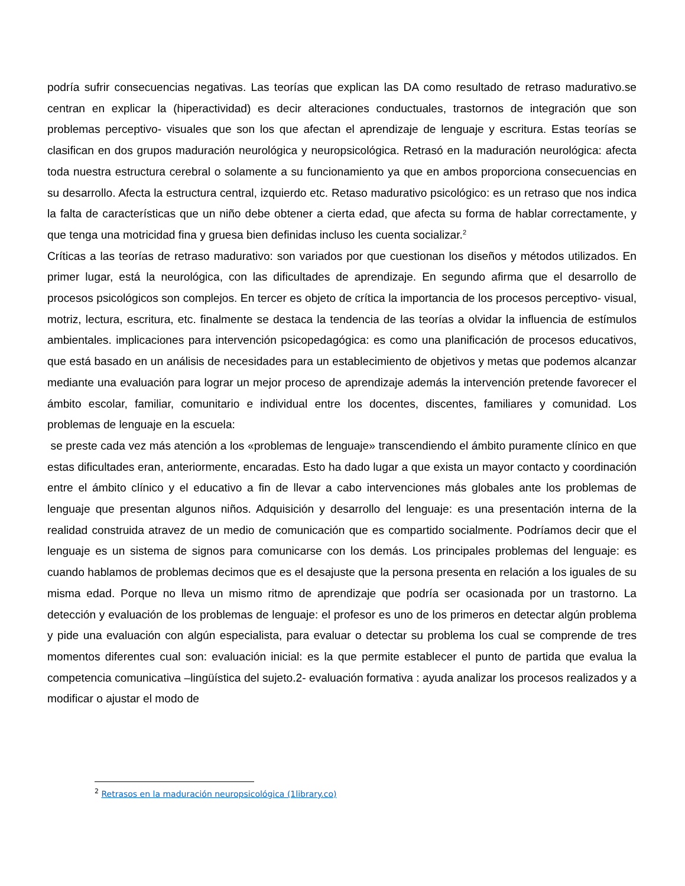podría sufrir consecuencias negativas. Las teorías que explican las DA como resultado de retraso madurativo.se centran en explicar la (hiperactividad) es decir alteraciones conductuales, trastornos de integración que son problemas perceptivo- visuales que son los que afectan el aprendizaje de lenguaje y escritura. Estas teorías se clasifican en dos grupos maduración neurológica y neuropsicológica. Retrasó en la maduración neurológica: afecta toda nuestra estructura cerebral o solamente a su funcionamiento ya que en ambos proporciona consecuencias en su desarrollo. Afecta la estructura central, izquierdo etc. Retaso madurativo psicológico: es un retraso que nos indica la falta de características que un niño debe obtener a cierta edad, que afecta su forma de hablar correctamente, y que tenga una motricidad fina y gruesa bien definidas incluso les cuenta socializar.<sup>2</sup>
Críticas a las teorías de retraso madurativo: son variados por que cuestionan los diseños y métodos utilizados. En primer lugar, está la neurológica, con las dificultades de aprendizaje. En segundo afirma que el desarrollo de procesos psicológicos son complejos. En tercer es objeto de crítica la importancia de los procesos perceptivo- visual, motriz, lectura, escritura, etc. finalmente se destaca la tendencia de las teorías a olvidar la influencia de estímulos ambientales. implicaciones para intervención psicopedagógica: es como una planificación de procesos educativos, que está basado en un análisis de necesidades para un establecimiento de objetivos y metas que podemos alcanzar mediante una evaluación para lograr un mejor proceso de aprendizaje además la intervención pretende favorecer el ámbito escolar, familiar, comunitario e individual entre los docentes, discentes, familiares y comunidad. Los problemas de lenguaje en la escuela:
se preste cada vez más atención a los «problemas de lenguaje» transcendiendo el ámbito puramente clínico en que estas dificultades eran, anteriormente, encaradas. Esto ha dado lugar a que exista un mayor contacto y coordinación entre el ámbito clínico y el educativo a fin de llevar a cabo intervenciones más globales ante los problemas de lenguaje que presentan algunos niños. Adquisición y desarrollo del lenguaje: es una presentación interna de la realidad construida atravez de un medio de comunicación que es compartido socialmente. Podríamos decir que el lenguaje es un sistema de signos para comunicarse con los demás. Los principales problemas del lenguaje: es cuando hablamos de problemas decimos que es el desajuste que la persona presenta en relación a los iguales de su misma edad. Porque no lleva un mismo ritmo de aprendizaje que podría ser ocasionada por un trastorno. La detección y evaluación de los problemas de lenguaje: el profesor es uno de los primeros en detectar algún problema y pide una evaluación con algún especialista, para evaluar o detectar su problema los cual se comprende de tres momentos diferentes cual son: evaluación inicial: es la que permite establecer el punto de partida que evalua la competencia comunicativa –lingüística del sujeto.2- evaluación formativa : ayuda analizar los procesos realizados y a modificar o ajustar el modo de
<sup>2</sup> Retrasos en la maduración neuropsicológica (1library.co)